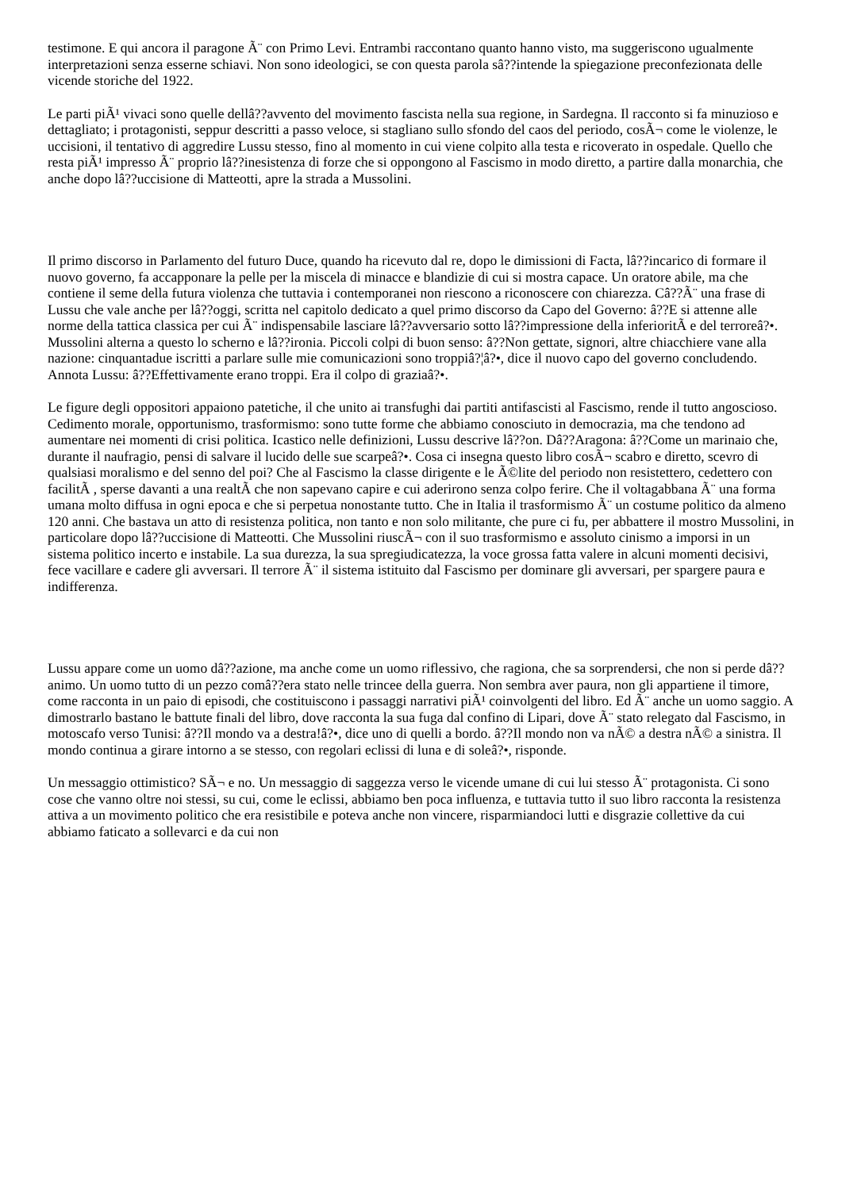testimone. E qui ancora il paragone Ã¨ con Primo Levi. Entrambi raccontano quanto hanno visto, ma suggeriscono ugualmente interpretazioni senza esserne schiavi. Non sono ideologici, se con questa parola sâ??intende la spiegazione preconfezionata delle vicende storiche del 1922.
Le parti piÃ¹ vivaci sono quelle dellâ??avvento del movimento fascista nella sua regione, in Sardegna. Il racconto si fa minuzioso e dettagliato; i protagonisti, seppur descritti a passo veloce, si stagliano sullo sfondo del caos del periodo, cosÃ¬ come le violenze, le uccisioni, il tentativo di aggredire Lussu stesso, fino al momento in cui viene colpito alla testa e ricoverato in ospedale. Quello che resta piÃ¹ impresso Ã¨ proprio lâ??inesistenza di forze che si oppongono al Fascismo in modo diretto, a partire dalla monarchia, che anche dopo lâ??uccisione di Matteotti, apre la strada a Mussolini.
Il primo discorso in Parlamento del futuro Duce, quando ha ricevuto dal re, dopo le dimissioni di Facta, lâ??incarico di formare il nuovo governo, fa accapponare la pelle per la miscela di minacce e blandizie di cui si mostra capace. Un oratore abile, ma che contiene il seme della futura violenza che tuttavia i contemporanei non riescono a riconoscere con chiarezza. Câ??Ã¨ una frase di Lussu che vale anche per lâ??oggi, scritta nel capitolo dedicato a quel primo discorso da Capo del Governo: â??E si attenne alle norme della tattica classica per cui Ã¨ indispensabile lasciare lâ??avversario sotto lâ??impressione della inferioritÃ e del terroreâ?•. Mussolini alterna a questo lo scherno e lâ??ironia. Piccoli colpi di buon senso: â??Non gettate, signori, altre chiacchiere vane alla nazione: cinquantadue iscritti a parlare sulle mie comunicazioni sono troppiâ?¦â?•, dice il nuovo capo del governo concludendo. Annota Lussu: â??Effettivamente erano troppi. Era il colpo di graziaâ?•.
Le figure degli oppositori appaiono patetiche, il che unito ai transfughi dai partiti antifascisti al Fascismo, rende il tutto angoscioso. Cedimento morale, opportunismo, trasformismo: sono tutte forme che abbiamo conosciuto in democrazia, ma che tendono ad aumentare nei momenti di crisi politica. Icastico nelle definizioni, Lussu descrive lâ??on. Dâ??Aragona: â??Come un marinaio che, durante il naufragio, pensi di salvare il lucido delle sue scarpeâ?•. Cosa ci insegna questo libro cosÃ¬ scabro e diretto, scevro di qualsiasi moralismo e del senno del poi? Che al Fascismo la classe dirigente e le Ã©lite del periodo non resistettero, cedettero con facilitÃ , sperse davanti a una realtÃ che non sapevano capire e cui aderirono senza colpo ferire. Che il voltagabbana Ã¨ una forma umana molto diffusa in ogni epoca e che si perpetua nonostante tutto. Che in Italia il trasformismo Ã¨ un costume politico da almeno 120 anni. Che bastava un atto di resistenza politica, non tanto e non solo militante, che pure ci fu, per abbattere il mostro Mussolini, in particolare dopo lâ??uccisione di Matteotti. Che Mussolini riuscÃ¬ con il suo trasformismo e assoluto cinismo a imporsi in un sistema politico incerto e instabile. La sua durezza, la sua spregiudicatezza, la voce grossa fatta valere in alcuni momenti decisivi, fece vacillare e cadere gli avversari. Il terrore Ã¨ il sistema istituito dal Fascismo per dominare gli avversari, per spargere paura e indifferenza.
Lussu appare come un uomo dâ??azione, ma anche come un uomo riflessivo, che ragiona, che sa sorprendersi, che non si perde dâ??animo. Un uomo tutto di un pezzo comâ??era stato nelle trincee della guerra. Non sembra aver paura, non gli appartiene il timore, come racconta in un paio di episodi, che costituiscono i passaggi narrativi piÃ¹ coinvolgenti del libro. Ed Ã¨ anche un uomo saggio. A dimostrarlo bastano le battute finali del libro, dove racconta la sua fuga dal confino di Lipari, dove Ã¨ stato relegato dal Fascismo, in motoscafo verso Tunisi: â??Il mondo va a destra!â?•, dice uno di quelli a bordo. â??Il mondo non va nÃ© a destra nÃ© a sinistra. Il mondo continua a girare intorno a se stesso, con regolari eclissi di luna e di soleâ?•, risponde.
Un messaggio ottimistico? SÃ¬ e no. Un messaggio di saggezza verso le vicende umane di cui lui stesso Ã¨ protagonista. Ci sono cose che vanno oltre noi stessi, su cui, come le eclissi, abbiamo ben poca influenza, e tuttavia tutto il suo libro racconta la resistenza attiva a un movimento politico che era resistibile e poteva anche non vincere, risparmiandoci lutti e disgrazie collettive da cui abbiamo faticato a sollevarci e da cui non